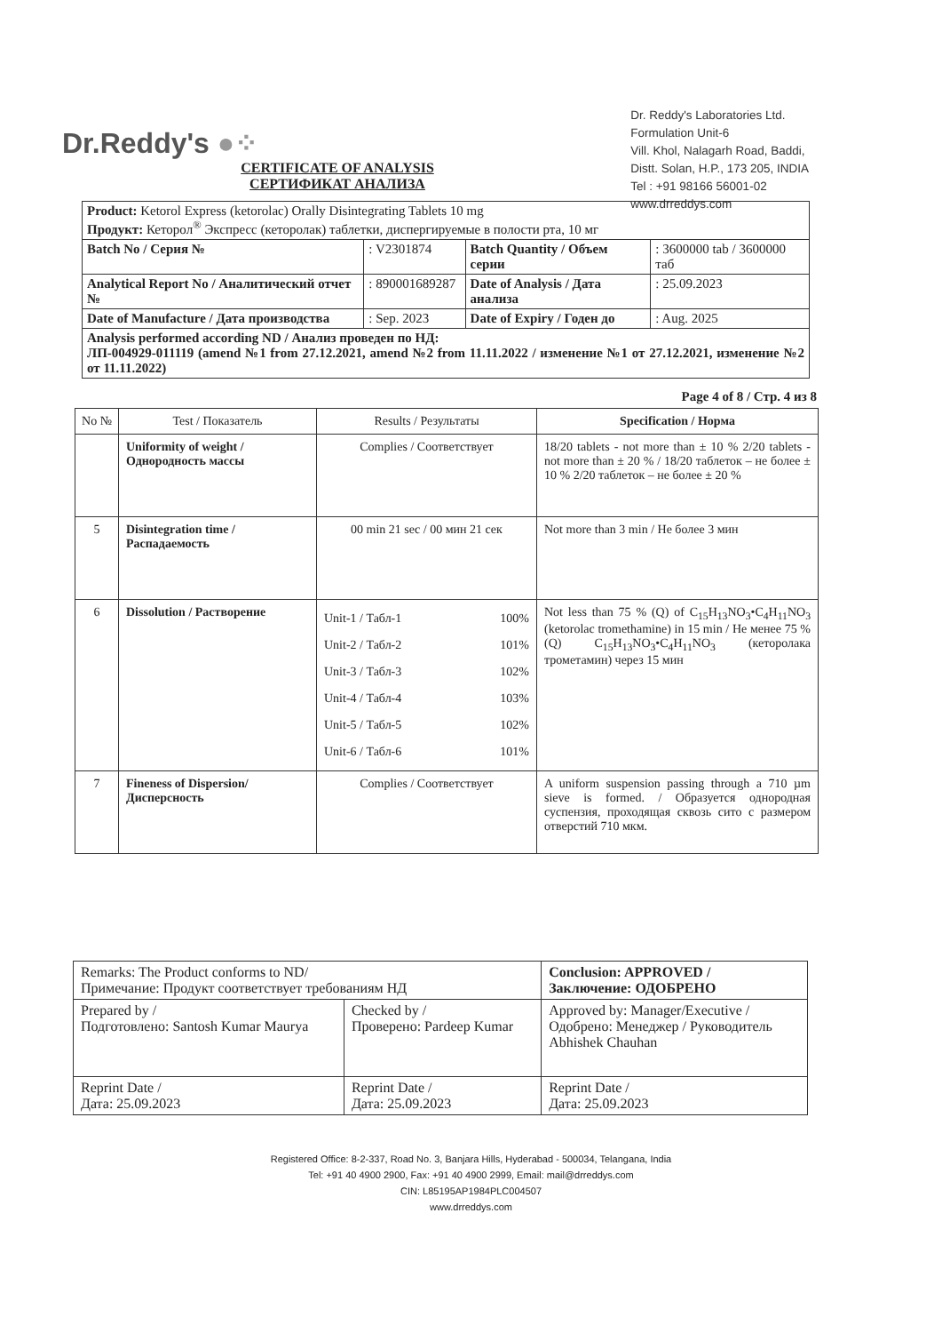Dr.Reddy's ●⁘
Dr. Reddy's Laboratories Ltd.
Formulation Unit-6
Vill. Khol, Nalagarh Road, Baddi,
Distt. Solan, H.P., 173 205, INDIA
Tel : +91 98166 56001-02
www.drreddys.com
CERTIFICATE OF ANALYSIS
СЕРТИФИКАТ АНАЛИЗА
| Product: Ketorol Express (ketorolac) Orally Disintegrating Tablets 10 mg Продукт: Кеторол<sup>®</sup> Экспресс (кеторолак) таблетки, диспергируемые в полости рта, 10 мг | | | |
| Batch No / Серия № | : V2301874 | Batch Quantity / Объем серии | : 3600000 tab / 3600000 таб |
| Analytical Report No / Аналитический отчет № | : 890001689287 | Date of Analysis / Дата анализа | : 25.09.2023 |
| Date of Manufacture / Дата производства | : Sep. 2023 | Date of Expiry / Годен до | : Aug. 2025 |
| Analysis performed according ND / Анализ проведен по НД: ЛП-004929-011119 (amend №1 from 27.12.2021, amend №2 from 11.11.2022 / изменение №1 от 27.12.2021, изменение №2 от 11.11.2022) | | | |
Page 4 of 8 / Стр. 4 из 8
| No № | Test / Показатель | Results / Результаты | Specification / Норма |
| --- | --- | --- | --- |
| | Uniformity of weight / Однородность массы | Complies / Соответствует | 18/20 tablets - not more than ± 10 % 2/20 tablets - not more than ± 20 % / 18/20 таблеток – не более ± 10 % 2/20 таблеток – не более ± 20 % |
| 5 | Disintegration time / Распадаемость | 00 min 21 sec / 00 мин 21 сек | Not more than 3 min / Не более 3 мин |
| 6 | Dissolution / Растворение | Unit-1 / Табл-1 100% Unit-2 / Табл-2 101% Unit-3 / Табл-3 102% Unit-4 / Табл-4 103% Unit-5 / Табл-5 102% Unit-6 / Табл-6 101% | Not less than 75 % (Q) of C<sub>15</sub>H<sub>13</sub>NO<sub>3</sub>•C<sub>4</sub>H<sub>11</sub>NO<sub>3</sub> (ketorolac tromethamine) in 15 min / Не менее 75 % (Q) C<sub>15</sub>H<sub>13</sub>NO<sub>3</sub>•C<sub>4</sub>H<sub>11</sub>NO<sub>3</sub> (кеторолака трометамин) через 15 мин |
| 7 | Fineness of Dispersion/ Дисперсность | Complies / Соответствует | A uniform suspension passing through a 710 µm sieve is formed. / Образуется однородная суспензия, проходящая сквозь сито с размером отверстий 710 мкм. |
| Remarks: The Product conforms to ND/ Примечание: Продукт соответствует требованиям НД | | Conclusion: APPROVED / Заключение: ОДОБРЕНО |
| Prepared by / Подготовлено: Santosh Kumar Maurya | Checked by / Проверено: Pardeep Kumar | Approved by: Manager/Executive / Одобрено: Менеджер / Руководитель Abhishek Chauhan |
| Reprint Date / Дата: 25.09.2023 | Reprint Date / Дата: 25.09.2023 | Reprint Date / Дата: 25.09.2023 |
Registered Office: 8-2-337, Road No. 3, Banjara Hills, Hyderabad - 500034, Telangana, India
Tel: +91 40 4900 2900, Fax: +91 40 4900 2999, Email: mail@drreddys.com
CIN: L85195AP1984PLC004507
www.drreddys.com